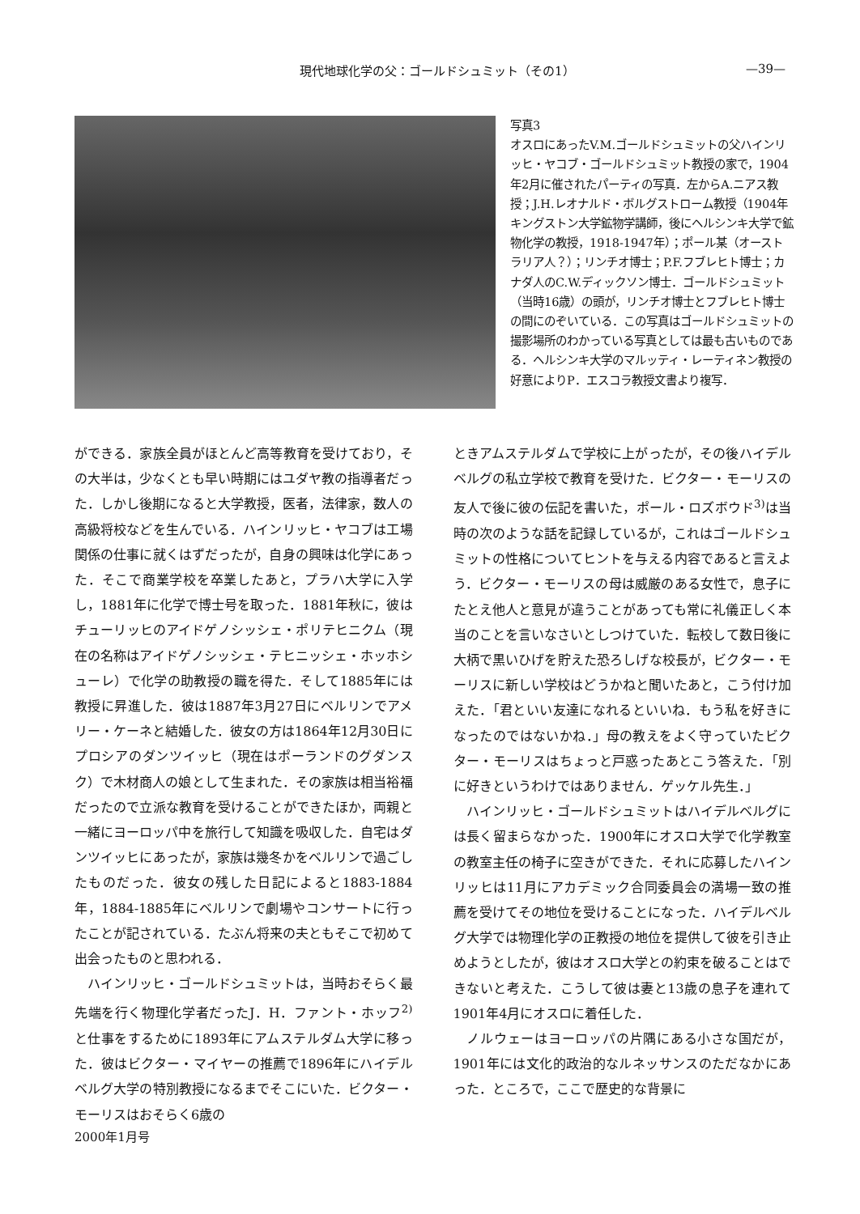現代地球化学の父：ゴールドシュミット（その1） —39—
写真3
オスロにあったV.M.ゴールドシュミットの父ハインリッヒ・ヤコブ・ゴールドシュミット教授の家で，1904年2月に催されたパーティの写真．左からA.ニアス教授；J.H.レオナルド・ボルグストローム教授（1904年キングストン大学鉱物学講師，後にヘルシンキ大学で鉱物化学の教授，1918-1947年）；ポール某（オーストラリア人？）；リンチオ博士；P.F.フブレヒト博士；カナダ人のC.W.ディックソン博士．ゴールドシュミット（当時16歳）の頭が，リンチオ博士とフブレヒト博士の間にのぞいている．この写真はゴールドシュミットの撮影場所のわかっている写真としては最も古いものである．ヘルシンキ大学のマルッティ・レーティネン教授の好意によりP．エスコラ教授文書より複写．
ができる．家族全員がほとんど高等教育を受けており，その大半は，少なくとも早い時期にはユダヤ教の指導者だった．しかし後期になると大学教授，医者，法律家，数人の高級将校などを生んでいる．ハインリッヒ・ヤコブは工場関係の仕事に就くはずだったが，自身の興味は化学にあった．そこで商業学校を卒業したあと，プラハ大学に入学し，1881年に化学で博士号を取った．1881年秋に，彼はチューリッヒのアイドゲノシッシェ・ポリテヒニクム（現在の名称はアイドゲノシッシェ・テヒニッシェ・ホッホシューレ）で化学の助教授の職を得た．そして1885年には教授に昇進した．彼は1887年3月27日にベルリンでアメリー・ケーネと結婚した．彼女の方は1864年12月30日にプロシアのダンツイッヒ（現在はポーランドのグダンスク）で木材商人の娘として生まれた．その家族は相当裕福だったので立派な教育を受けることができたほか，両親と一緒にヨーロッパ中を旅行して知識を吸収した．自宅はダンツイッヒにあったが，家族は幾冬かをベルリンで過ごしたものだった．彼女の残した日記によると1883-1884年，1884-1885年にベルリンで劇場やコンサートに行ったことが記されている．たぶん将来の夫ともそこで初めて出会ったものと思われる．
　ハインリッヒ・ゴールドシュミットは，当時おそらく最先端を行く物理化学者だったJ．H．ファント・ホッフ<sup>2)</sup>と仕事をするために1893年にアムステルダム大学に移った．彼はビクター・マイヤーの推薦で1896年にハイデルベルグ大学の特別教授になるまでそこにいた．ビクター・モーリスはおそらく6歳の
ときアムステルダムで学校に上がったが，その後ハイデルベルグの私立学校で教育を受けた．ビクター・モーリスの友人で後に彼の伝記を書いた，ポール・ロズボウド<sup>3)</sup>は当時の次のような話を記録しているが，これはゴールドシュミットの性格についてヒントを与える内容であると言えよう．ビクター・モーリスの母は威厳のある女性で，息子にたとえ他人と意見が違うことがあっても常に礼儀正しく本当のことを言いなさいとしつけていた．転校して数日後に大柄で黒いひげを貯えた恐ろしげな校長が，ビクター・モーリスに新しい学校はどうかねと聞いたあと，こう付け加えた．「君といい友達になれるといいね．もう私を好きになったのではないかね．」母の教えをよく守っていたビクター・モーリスはちょっと戸惑ったあとこう答えた．「別に好きというわけではありません．ゲッケル先生．」
　ハインリッヒ・ゴールドシュミットはハイデルベルグには長く留まらなかった．1900年にオスロ大学で化学教室の教室主任の椅子に空きができた．それに応募したハインリッヒは11月にアカデミック合同委員会の満場一致の推薦を受けてその地位を受けることになった．ハイデルベルグ大学では物理化学の正教授の地位を提供して彼を引き止めようとしたが，彼はオスロ大学との約束を破ることはできないと考えた．こうして彼は妻と13歳の息子を連れて1901年4月にオスロに着任した．
　ノルウェーはヨーロッパの片隅にある小さな国だが，1901年には文化的政治的なルネッサンスのただなかにあった．ところで，ここで歴史的な背景に
2000年1月号